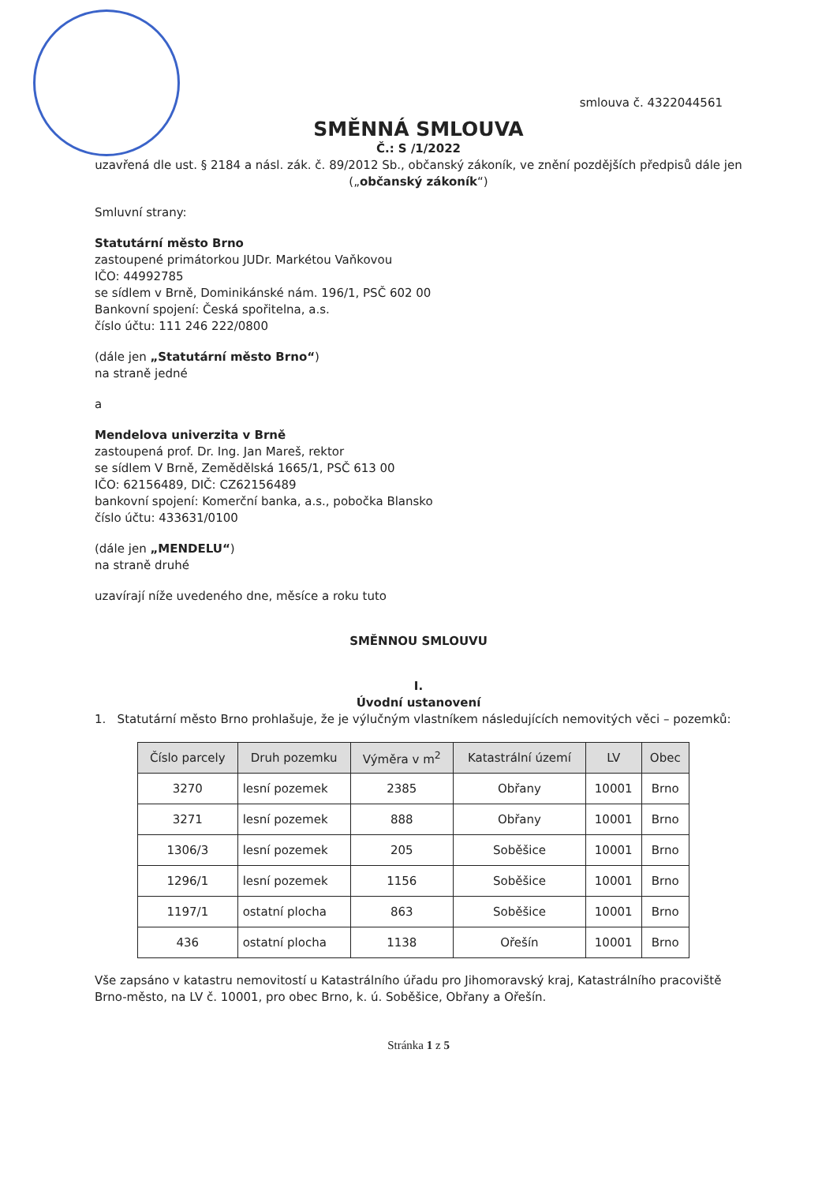smlouva č. 4322044561
SMĚNNÁ SMLOUVA
Č.: S /1/2022
uzavřená dle ust. § 2184 a násl. zák. č. 89/2012 Sb., občanský zákoník, ve znění pozdějších předpisů dále jen („občanský zákoník“)
Smluvní strany:
Statutární město Brno
zastoupené primátorkou JUDr. Markétou Vaňkovou
IČO: 44992785
se sídlem v Brně, Dominikánské nám. 196/1, PSČ 602 00
Bankovní spojení: Česká spořitelna, a.s.
číslo účtu: 111 246 222/0800
(dále jen „Statutární město Brno“)
na straně jedné
a
Mendelova univerzita v Brně
zastoupená prof. Dr. Ing. Jan Mareš, rektor
se sídlem V Brně, Zemědělská 1665/1, PSČ 613 00
IČO: 62156489, DIČ: CZ62156489
bankovní spojení: Komerční banka, a.s., pobočka Blansko
číslo účtu: 433631/0100
(dále jen „MENDELU“)
na straně druhé
uzavírají níže uvedeného dne, měsíce a roku tuto
SMĚNNOU SMLOUVU
I.
Úvodní ustanovení
1. Statutární město Brno prohlašuje, že je výlučným vlastníkem následujících nemovitých věci – pozemků:
| Číslo parcely | Druh pozemku | Výměra v m<sup>2</sup> | Katastrální území | LV | Obec |
| --- | --- | --- | --- | --- | --- |
| 3270 | lesní pozemek | 2385 | Obřany | 10001 | Brno |
| 3271 | lesní pozemek | 888 | Obřany | 10001 | Brno |
| 1306/3 | lesní pozemek | 205 | Soběšice | 10001 | Brno |
| 1296/1 | lesní pozemek | 1156 | Soběšice | 10001 | Brno |
| 1197/1 | ostatní plocha | 863 | Soběšice | 10001 | Brno |
| 436 | ostatní plocha | 1138 | Ořešín | 10001 | Brno |
Vše zapsáno v katastru nemovitostí u Katastrálního úřadu pro Jihomoravský kraj, Katastrálního pracoviště Brno-město, na LV č. 10001, pro obec Brno, k. ú. Soběšice, Obřany a Ořešín.
Stránka 1 z 5